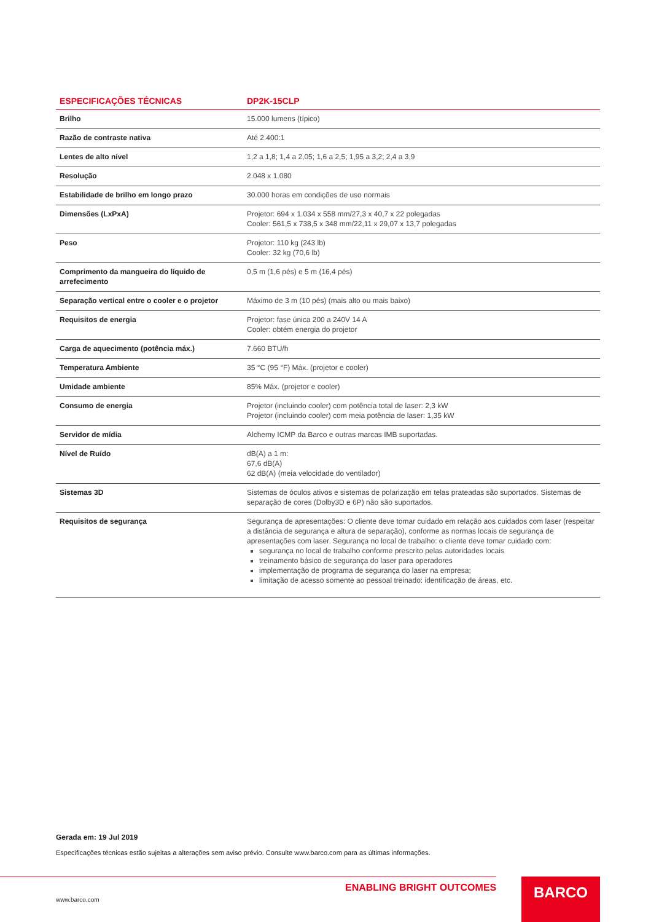| ESPECIFICAÇÕES TÉCNICAS | DP2K-15CLP |
| --- | --- |
| Brilho | 15.000 lumens (típico) |
| Razão de contraste nativa | Até 2.400:1 |
| Lentes de alto nível | 1,2 a 1,8; 1,4 a 2,05; 1,6 a 2,5; 1,95 a 3,2; 2,4 a 3,9 |
| Resolução | 2.048 x 1.080 |
| Estabilidade de brilho em longo prazo | 30.000 horas em condições de uso normais |
| Dimensões (LxPxA) | Projetor: 694 x 1.034 x 558 mm/27,3 x 40,7 x 22 polegadas Cooler: 561,5 x 738,5 x 348 mm/22,11 x 29,07 x 13,7 polegadas |
| Peso | Projetor: 110 kg (243 lb) Cooler: 32 kg (70,6 lb) |
| Comprimento da mangueira do líquido de arrefecimento | 0,5 m (1,6 pés) e 5 m (16,4 pés) |
| Separação vertical entre o cooler e o projetor | Máximo de 3 m (10 pés) (mais alto ou mais baixo) |
| Requisitos de energia | Projetor: fase única 200 a 240V 14 A Cooler: obtém energia do projetor |
| Carga de aquecimento (potência máx.) | 7.660 BTU/h |
| Temperatura Ambiente | 35 °C (95 °F) Máx. (projetor e cooler) |
| Umidade ambiente | 85% Máx. (projetor e cooler) |
| Consumo de energia | Projetor (incluindo cooler) com potência total de laser: 2,3 kW Projetor (incluindo cooler) com meia potência de laser: 1,35 kW |
| Servidor de mídia | Alchemy ICMP da Barco e outras marcas IMB suportadas. |
| Nível de Ruído | dB(A) a 1 m: 67,6 dB(A) 62 dB(A) (meia velocidade do ventilador) |
| Sistemas 3D | Sistemas de óculos ativos e sistemas de polarização em telas prateadas são suportados. Sistemas de separação de cores (Dolby3D e 6P) não são suportados. |
| Requisitos de segurança | Segurança de apresentações: O cliente deve tomar cuidado em relação aos cuidados com laser (respeitar a distância de segurança e altura de separação), conforme as normas locais de segurança de apresentações com laser. Segurança no local de trabalho: o cliente deve tomar cuidado com: segurança no local de trabalho conforme prescrito pelas autoridades locais treinamento básico de segurança do laser para operadores implementação de programa de segurança do laser na empresa; limitação de acesso somente ao pessoal treinado: identificação de áreas, etc. |
Gerada em: 19 Jul 2019
Especificações técnicas estão sujeitas a alterações sem aviso prévio. Consulte www.barco.com para as últimas informações.
ENABLING BRIGHT OUTCOMES
www.barco.com
BARCO